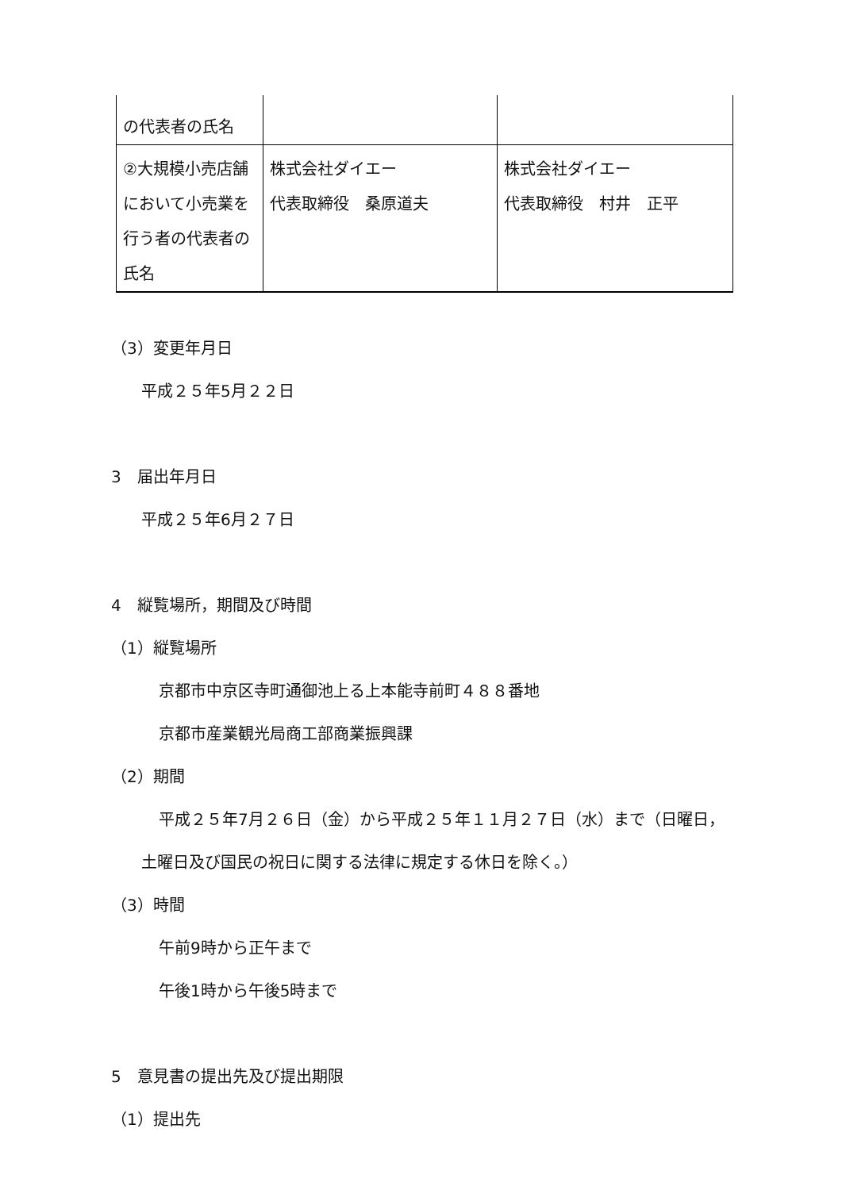| の代表者の氏名 | | |
| ②大規模小売店舗において小売業を行う者の代表者の氏名 | 株式会社ダイエー 代表取締役 桑原道夫 | 株式会社ダイエー 代表取締役 村井 正平 |
（3）変更年月日
平成２５年5月２２日
3　届出年月日
平成２５年6月２７日
4　縦覧場所，期間及び時間
（1）縦覧場所
京都市中京区寺町通御池上る上本能寺前町４８８番地
京都市産業観光局商工部商業振興課
（2）期間
平成２５年7月２６日（金）から平成２５年１１月２７日（水）まで（日曜日，
土曜日及び国民の祝日に関する法律に規定する休日を除く。）
（3）時間
午前9時から正午まで
午後1時から午後5時まで
5　意見書の提出先及び提出期限
（1）提出先